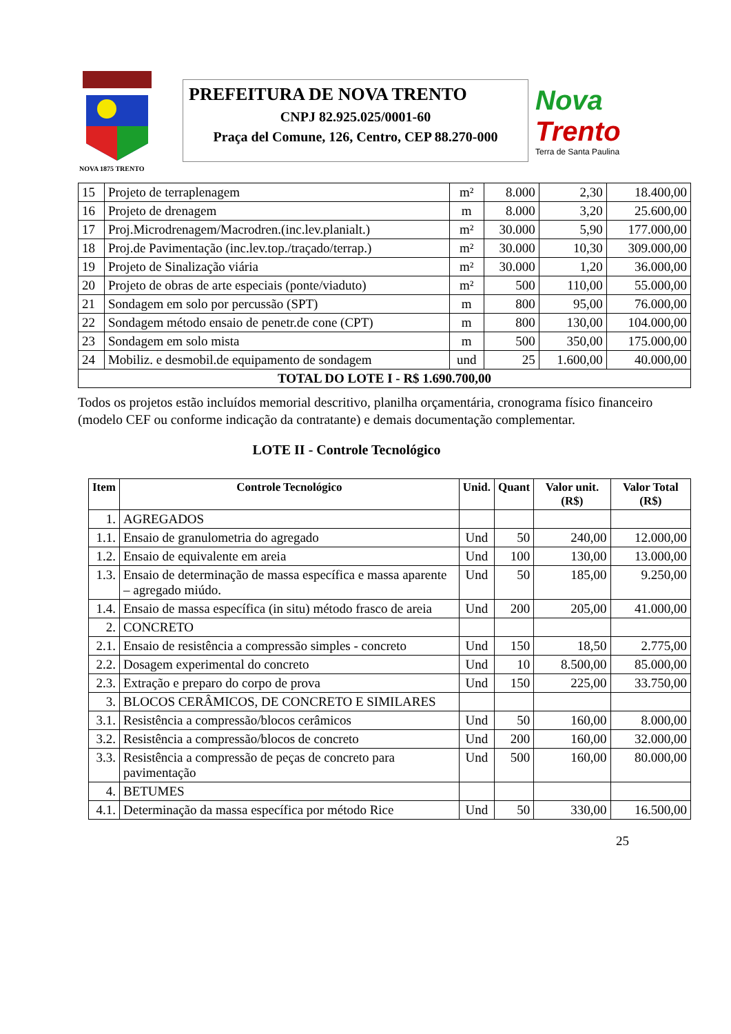NOVA 1875 TRENTO
PREFEITURA DE NOVA TRENTO
CNPJ 82.925.025/0001-60
Praça del Comune, 126, Centro, CEP 88.270-000
Nova
Trento
Terra de Santa Paulina
| 15 | Projeto de terraplenagem | m² | 8.000 | 2,30 | 18.400,00 |
| 16 | Projeto de drenagem | m | 8.000 | 3,20 | 25.600,00 |
| 17 | Proj.Microdrenagem/Macrodren.(inc.lev.planialt.) | m² | 30.000 | 5,90 | 177.000,00 |
| 18 | Proj.de Pavimentação (inc.lev.top./traçado/terrap.) | m² | 30.000 | 10,30 | 309.000,00 |
| 19 | Projeto de Sinalização viária | m² | 30.000 | 1,20 | 36.000,00 |
| 20 | Projeto de obras de arte especiais (ponte/viaduto) | m² | 500 | 110,00 | 55.000,00 |
| 21 | Sondagem em solo por percussão (SPT) | m | 800 | 95,00 | 76.000,00 |
| 22 | Sondagem método ensaio de penetr.de cone (CPT) | m | 800 | 130,00 | 104.000,00 |
| 23 | Sondagem em solo mista | m | 500 | 350,00 | 175.000,00 |
| 24 | Mobiliz. e desmobil.de equipamento de sondagem | und | 25 | 1.600,00 | 40.000,00 |
| TOTAL DO LOTE I - R$ 1.690.700,00 | | | | | |
Todos os projetos estão incluídos memorial descritivo, planilha orçamentária, cronograma físico financeiro (modelo CEF ou conforme indicação da contratante) e demais documentação complementar.
LOTE II - Controle Tecnológico
| Item | Controle Tecnológico | Unid. | Quant | Valor unit. (R$) | Valor Total (R$) |
| --- | --- | --- | --- | --- | --- |
| 1. | AGREGADOS | | | | |
| 1.1. | Ensaio de granulometria do agregado | Und | 50 | 240,00 | 12.000,00 |
| 1.2. | Ensaio de equivalente em areia | Und | 100 | 130,00 | 13.000,00 |
| 1.3. | Ensaio de determinação de massa específica e massa aparente – agregado miúdo. | Und | 50 | 185,00 | 9.250,00 |
| 1.4. | Ensaio de massa específica (in situ) método frasco de areia | Und | 200 | 205,00 | 41.000,00 |
| 2. | CONCRETO | | | | |
| 2.1. | Ensaio de resistência a compressão simples - concreto | Und | 150 | 18,50 | 2.775,00 |
| 2.2. | Dosagem experimental do concreto | Und | 10 | 8.500,00 | 85.000,00 |
| 2.3. | Extração e preparo do corpo de prova | Und | 150 | 225,00 | 33.750,00 |
| 3. | BLOCOS CERÂMICOS, DE CONCRETO E SIMILARES | | | | |
| 3.1. | Resistência a compressão/blocos cerâmicos | Und | 50 | 160,00 | 8.000,00 |
| 3.2. | Resistência a compressão/blocos de concreto | Und | 200 | 160,00 | 32.000,00 |
| 3.3. | Resistência a compressão de peças de concreto para pavimentação | Und | 500 | 160,00 | 80.000,00 |
| 4. | BETUMES | | | | |
| 4.1. | Determinação da massa específica por método Rice | Und | 50 | 330,00 | 16.500,00 |
25